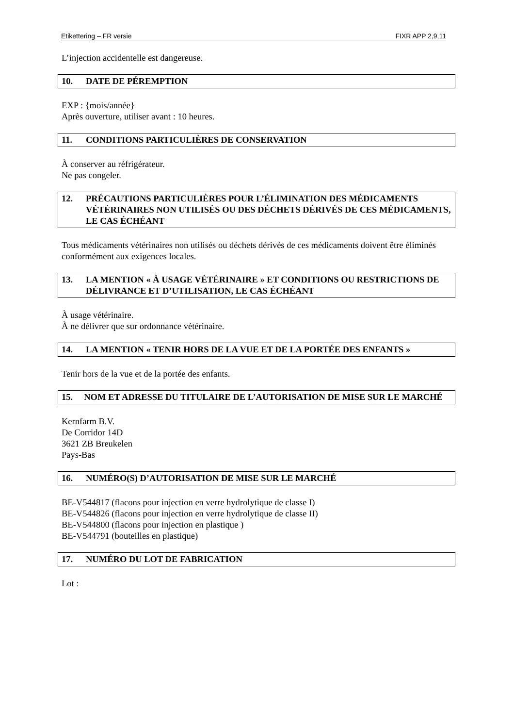Etikettering – FR versie FIXR APP 2,9,11
L’injection accidentelle est dangereuse.
10. DATE DE PÉREMPTION
EXP : {mois/année}
Après ouverture, utiliser avant : 10 heures.
11. CONDITIONS PARTICULIÈRES DE CONSERVATION
À conserver au réfrigérateur.
Ne pas congeler.
12. PRÉCAUTIONS PARTICULIÈRES POUR L’ÉLIMINATION DES MÉDICAMENTS VÉTÉRINAIRES NON UTILISÉS OU DES DÉCHETS DÉRIVÉS DE CES MÉDICAMENTS, LE CAS ÉCHÉANT
Tous médicaments vétérinaires non utilisés ou déchets dérivés de ces médicaments doivent être éliminés conformément aux exigences locales.
13. LA MENTION « À USAGE VÉTÉRINAIRE » ET CONDITIONS OU RESTRICTIONS DE DÉLIVRANCE ET D’UTILISATION, LE CAS ÉCHÉANT
À usage vétérinaire.
À ne délivrer que sur ordonnance vétérinaire.
14. LA MENTION « TENIR HORS DE LA VUE ET DE LA PORTÉE DES ENFANTS »
Tenir hors de la vue et de la portée des enfants.
15. NOM ET ADRESSE DU TITULAIRE DE L’AUTORISATION DE MISE SUR LE MARCHÉ
Kernfarm B.V.
De Corridor 14D
3621 ZB Breukelen
Pays-Bas
16. NUMÉRO(S) D’AUTORISATION DE MISE SUR LE MARCHÉ
BE-V544817 (flacons pour injection en verre hydrolytique de classe I)
BE-V544826 (flacons pour injection en verre hydrolytique de classe II)
BE-V544800 (flacons pour injection en plastique )
BE-V544791 (bouteilles en plastique)
17. NUMÉRO DU LOT DE FABRICATION
Lot :